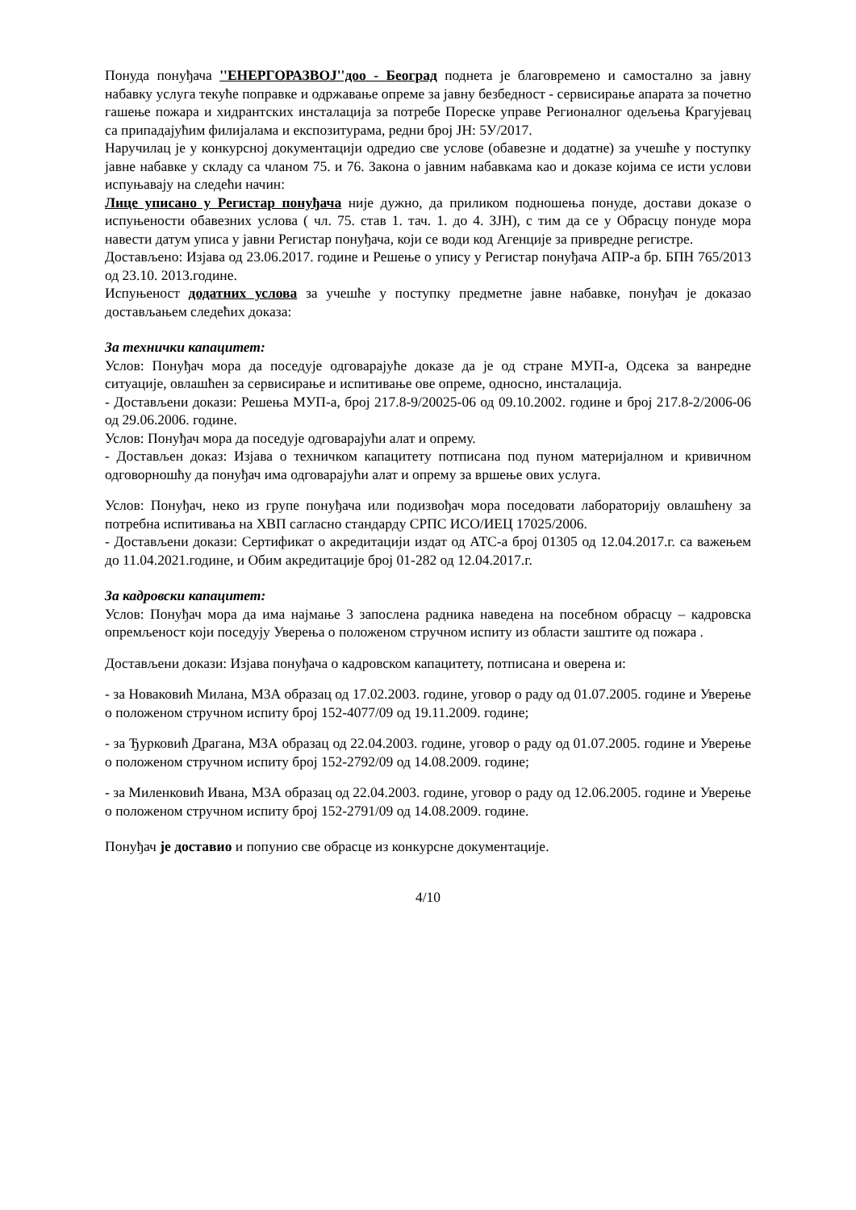Понуда понуђача ''ЕНЕРГОРАЗВОЈ''доо - Београд поднета је благовремено и самостално за јавну набавку услуга текуће поправке и одржавање опреме за јавну безбедност - сервисирање апарата за почетно гашење пожара и хидрантских инсталација за потребе Пореске управе Регионалног одељења Крагујевац са припадајућим филијалама и експозитурама, редни број ЈН: 5У/2017.
Наручилац је у конкурсној документацији одредио све услове (обавезне и додатне) за учешће у поступку јавне набавке у складу са чланом 75. и 76. Закона о јавним набавкама као и доказе којима се исти услови испуњавају на следећи начин:
Лице уписано у Регистар понуђача није дужно, да приликом подношења понуде, достави доказе о испуњености обавезних услова ( чл. 75. став 1. тач. 1. до 4. ЗЈН), с тим да се у Обрасцу понуде мора навести датум уписа у јавни Регистар понуђача, који се води код Агенције за привредне регистре.
Достављено: Изјава од 23.06.2017. године и Решење о упису у Регистар понуђача АПР-а бр. БПН 765/2013 од 23.10. 2013.године.
Испуњеност додатних услова за учешће у поступку предметне јавне набавке, понуђач је доказао достављањем следећих доказа:
За технички капацитет:
Услов: Понуђач мора да поседује одговарајуће доказе да је од стране МУП-а, Одсека за ванредне ситуације, овлашћен за сервисирање и испитивање ове опреме, односно, инсталација.
- Достављени докази: Решења МУП-а, број 217.8-9/20025-06 од 09.10.2002. године и број 217.8-2/2006-06 од 29.06.2006. године.
Услов: Понуђач мора да поседује одговарајући алат и опрему.
- Достављен доказ: Изјава о техничком капацитету потписана под пуном материјалном и кривичном одговорношћу да понуђач има одговарајући алат и опрему за вршење ових услуга.
Услов: Понуђач, неко из групе понуђача или подизвођач мора поседовати лабораторију овлашћену за потребна испитивања на ХВП сагласно стандарду СРПС ИСО/ИЕЦ 17025/2006.
- Достављени докази: Сертификат о акредитацији издат од АТС-а број 01305 од 12.04.2017.г. са важењем до 11.04.2021.године, и Обим акредитације број 01-282 од 12.04.2017.г.
За кадровски капацитет:
Услов: Понуђач мора да има најмање 3 запослена радника наведена на посебном обрасцу – кадровска опремљеност који поседују Уверења о положеном стручном испиту из области заштите од пожара .
Достављени докази: Изјава понуђача о кадровском капацитету, потписана и оверена и:
- за Новаковић Милана, М3А образац од 17.02.2003. године, уговор о раду од 01.07.2005. године и Уверење о положеном стручном испиту број 152-4077/09 од 19.11.2009. године;
- за Ђурковић Драгана, М3А образац од 22.04.2003. године, уговор о раду од 01.07.2005. године и Уверење о положеном стручном испиту број 152-2792/09 од 14.08.2009. године;
- за Миленковић Ивана, М3А образац од 22.04.2003. године, уговор о раду од 12.06.2005. године и Уверење о положеном стручном испиту број 152-2791/09 од 14.08.2009. године.
Понуђач је доставио и попунио све обрасце из конкурсне документације.
4/10